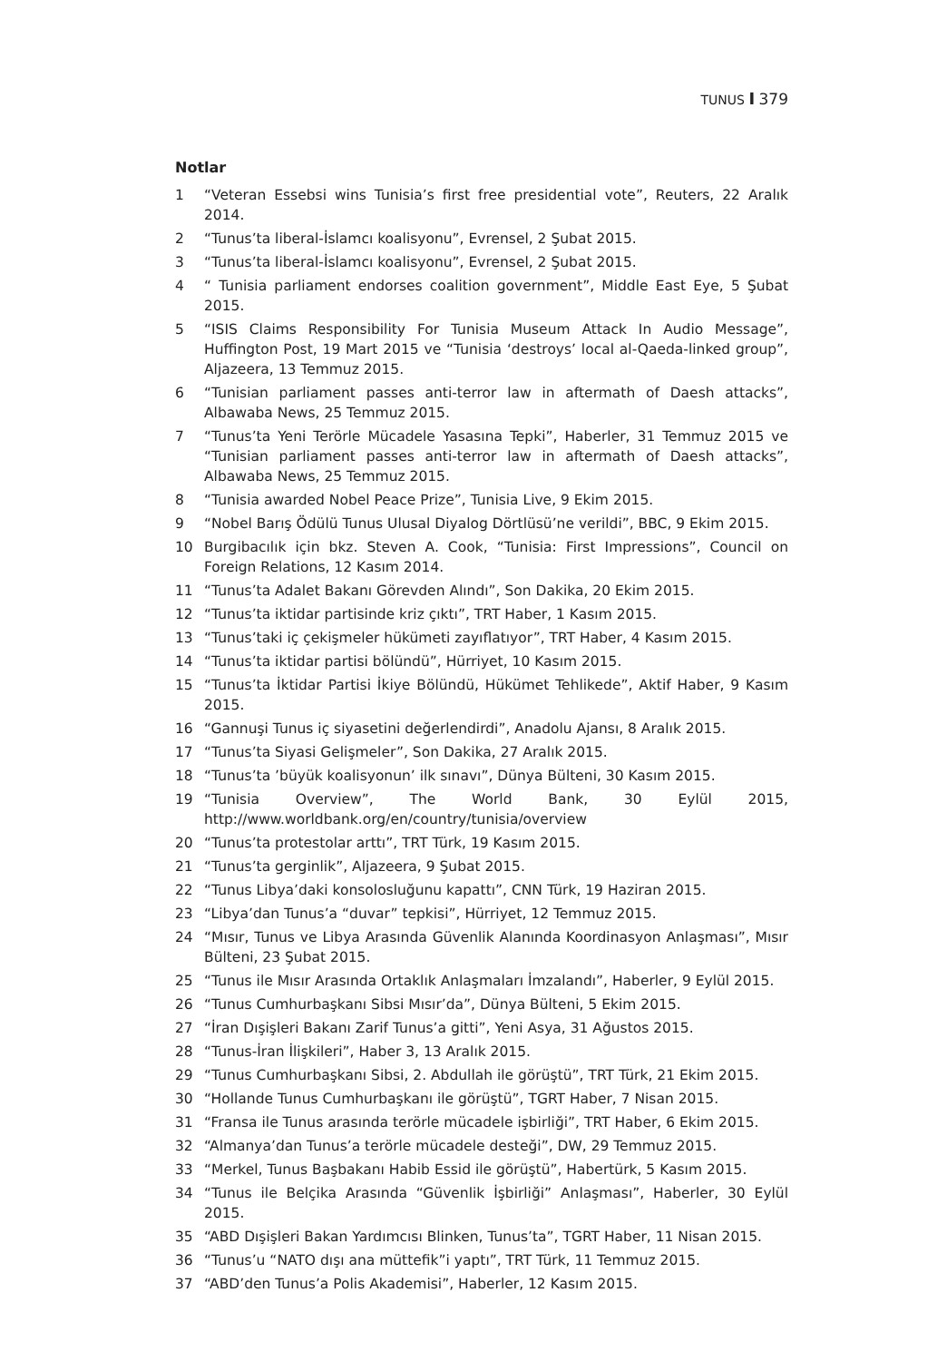TUNUS I 379
Notlar
1 “Veteran Essebsi wins Tunisia’s first free presidential vote”, Reuters, 22 Aralık 2014.
2 “Tunus’ta liberal-İslamcı koalisyonu”, Evrensel, 2 Şubat 2015.
3 “Tunus’ta liberal-İslamcı koalisyonu”, Evrensel, 2 Şubat 2015.
4 “ Tunisia parliament endorses coalition government”, Middle East Eye, 5 Şubat 2015.
5 “ISIS Claims Responsibility For Tunisia Museum Attack In Audio Message”, Huffington Post, 19 Mart 2015 ve “Tunisia ‘destroys’ local al-Qaeda-linked group”, Aljazeera, 13 Temmuz 2015.
6 “Tunisian parliament passes anti-terror law in aftermath of Daesh attacks”, Albawaba News, 25 Temmuz 2015.
7 “Tunus’ta Yeni Terörle Mücadele Yasasına Tepki”, Haberler, 31 Temmuz 2015 ve “Tunisian parliament passes anti-terror law in aftermath of Daesh attacks”, Albawaba News, 25 Temmuz 2015.
8 “Tunisia awarded Nobel Peace Prize”, Tunisia Live, 9 Ekim 2015.
9 “Nobel Barış Ödülü Tunus Ulusal Diyalog Dörtlüsü’ne verildi”, BBC, 9 Ekim 2015.
10 Burgibacılık için bkz. Steven A. Cook, “Tunisia: First Impressions”, Council on Foreign Relations, 12 Kasım 2014.
11 “Tunus’ta Adalet Bakanı Görevden Alındı”, Son Dakika, 20 Ekim 2015.
12 “Tunus’ta iktidar partisinde kriz çıktı”, TRT Haber, 1 Kasım 2015.
13 “Tunus’taki iç çekişmeler hükümeti zayıflatıyor”, TRT Haber, 4 Kasım 2015.
14 “Tunus’ta iktidar partisi bölündü”, Hürriyet, 10 Kasım 2015.
15 “Tunus’ta İktidar Partisi İkiye Bölündü, Hükümet Tehlikede”, Aktif Haber, 9 Kasım 2015.
16 “Gannuşi Tunus iç siyasetini değerlendirdi”, Anadolu Ajansı, 8 Aralık 2015.
17 “Tunus’ta Siyasi Gelişmeler”, Son Dakika, 27 Aralık 2015.
18 “Tunus’ta ’büyük koalisyonun’ ilk sınavı”, Dünya Bülteni, 30 Kasım 2015.
19 “Tunisia Overview”, The World Bank, 30 Eylül 2015, http://www.worldbank.org/en/country/tunisia/overview
20 “Tunus’ta protestolar arttı”, TRT Türk, 19 Kasım 2015.
21 “Tunus’ta gerginlik”, Aljazeera, 9 Şubat 2015.
22 “Tunus Libya’daki konsolosluğunu kapattı”, CNN Türk, 19 Haziran 2015.
23 “Libya’dan Tunus’a “duvar” tepkisi”, Hürriyet, 12 Temmuz 2015.
24 “Mısır, Tunus ve Libya Arasında Güvenlik Alanında Koordinasyon Anlaşması”, Mısır Bülteni, 23 Şubat 2015.
25 “Tunus ile Mısır Arasında Ortaklık Anlaşmaları İmzalandı”, Haberler, 9 Eylül 2015.
26 “Tunus Cumhurbaşkanı Sibsi Mısır’da”, Dünya Bülteni, 5 Ekim 2015.
27 “İran Dışişleri Bakanı Zarif Tunus’a gitti”, Yeni Asya, 31 Ağustos 2015.
28 “Tunus-İran İlişkileri”, Haber 3, 13 Aralık 2015.
29 “Tunus Cumhurbaşkanı Sibsi, 2. Abdullah ile görüştü”, TRT Türk, 21 Ekim 2015.
30 “Hollande Tunus Cumhurbaşkanı ile görüştü”, TGRT Haber, 7 Nisan 2015.
31 “Fransa ile Tunus arasında terörle mücadele işbirliği”, TRT Haber, 6 Ekim 2015.
32 “Almanya’dan Tunus’a terörle mücadele desteği”, DW, 29 Temmuz 2015.
33 “Merkel, Tunus Başbakanı Habib Essid ile görüştü”, Habertürk, 5 Kasım 2015.
34 “Tunus ile Belçika Arasında “Güvenlik İşbirliği” Anlaşması”, Haberler, 30 Eylül 2015.
35 “ABD Dışişleri Bakan Yardımcısı Blinken, Tunus’ta”, TGRT Haber, 11 Nisan 2015.
36 “Tunus’u “NATO dışı ana müttefik”i yaptı”, TRT Türk, 11 Temmuz 2015.
37 “ABD’den Tunus’a Polis Akademisi”, Haberler, 12 Kasım 2015.